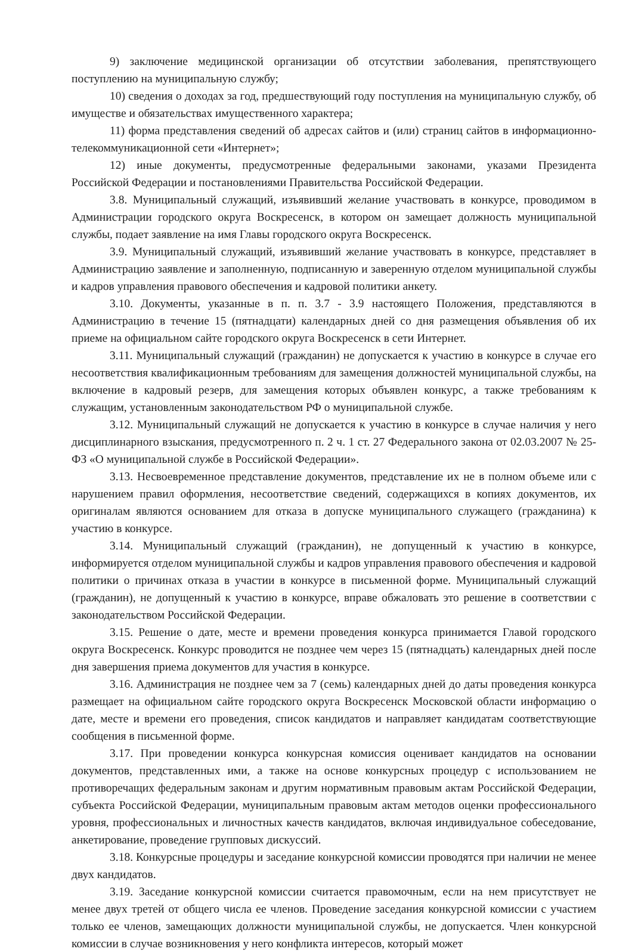9) заключение медицинской организации об отсутствии заболевания, препятствующего поступлению на муниципальную службу;
10) сведения о доходах за год, предшествующий году поступления на муниципальную службу, об имуществе и обязательствах имущественного характера;
11) форма представления сведений об адресах сайтов и (или) страниц сайтов в информационно-телекоммуникационной сети «Интернет»;
12) иные документы, предусмотренные федеральными законами, указами Президента Российской Федерации и постановлениями Правительства Российской Федерации.
3.8. Муниципальный служащий, изъявивший желание участвовать в конкурсе, проводимом в Администрации городского округа Воскресенск, в котором он замещает должность муниципальной службы, подает заявление на имя Главы городского округа Воскресенск.
3.9. Муниципальный служащий, изъявивший желание участвовать в конкурсе, представляет в Администрацию заявление и заполненную, подписанную и заверенную отделом муниципальной службы и кадров управления правового обеспечения и кадровой политики анкету.
3.10. Документы, указанные в п. п. 3.7 - 3.9 настоящего Положения, представляются в Администрацию в течение 15 (пятнадцати) календарных дней со дня размещения объявления об их приеме на официальном сайте городского округа Воскресенск в сети Интернет.
3.11. Муниципальный служащий (гражданин) не допускается к участию в конкурсе в случае его несоответствия квалификационным требованиям для замещения должностей муниципальной службы, на включение в кадровый резерв, для замещения которых объявлен конкурс, а также требованиям к служащим, установленным законодательством РФ о муниципальной службе.
3.12. Муниципальный служащий не допускается к участию в конкурсе в случае наличия у него дисциплинарного взыскания, предусмотренного п. 2 ч. 1 ст. 27 Федерального закона от 02.03.2007 № 25-ФЗ «О муниципальной службе в Российской Федерации».
3.13. Несвоевременное представление документов, представление их не в полном объеме или с нарушением правил оформления, несоответствие сведений, содержащихся в копиях документов, их оригиналам являются основанием для отказа в допуске муниципального служащего (гражданина) к участию в конкурсе.
3.14. Муниципальный служащий (гражданин), не допущенный к участию в конкурсе, информируется отделом муниципальной службы и кадров управления правового обеспечения и кадровой политики о причинах отказа в участии в конкурсе в письменной форме. Муниципальный служащий (гражданин), не допущенный к участию в конкурсе, вправе обжаловать это решение в соответствии с законодательством Российской Федерации.
3.15. Решение о дате, месте и времени проведения конкурса принимается Главой городского округа Воскресенск. Конкурс проводится не позднее чем через 15 (пятнадцать) календарных дней после дня завершения приема документов для участия в конкурсе.
3.16. Администрация не позднее чем за 7 (семь) календарных дней до даты проведения конкурса размещает на официальном сайте городского округа Воскресенск Московской области информацию о дате, месте и времени его проведения, список кандидатов и направляет кандидатам соответствующие сообщения в письменной форме.
3.17. При проведении конкурса конкурсная комиссия оценивает кандидатов на основании документов, представленных ими, а также на основе конкурсных процедур с использованием не противоречащих федеральным законам и другим нормативным правовым актам Российской Федерации, субъекта Российской Федерации, муниципальным правовым актам методов оценки профессионального уровня, профессиональных и личностных качеств кандидатов, включая индивидуальное собеседование, анкетирование, проведение групповых дискуссий.
3.18. Конкурсные процедуры и заседание конкурсной комиссии проводятся при наличии не менее двух кандидатов.
3.19. Заседание конкурсной комиссии считается правомочным, если на нем присутствует не менее двух третей от общего числа ее членов. Проведение заседания конкурсной комиссии с участием только ее членов, замещающих должности муниципальной службы, не допускается. Член конкурсной комиссии в случае возникновения у него конфликта интересов, который может